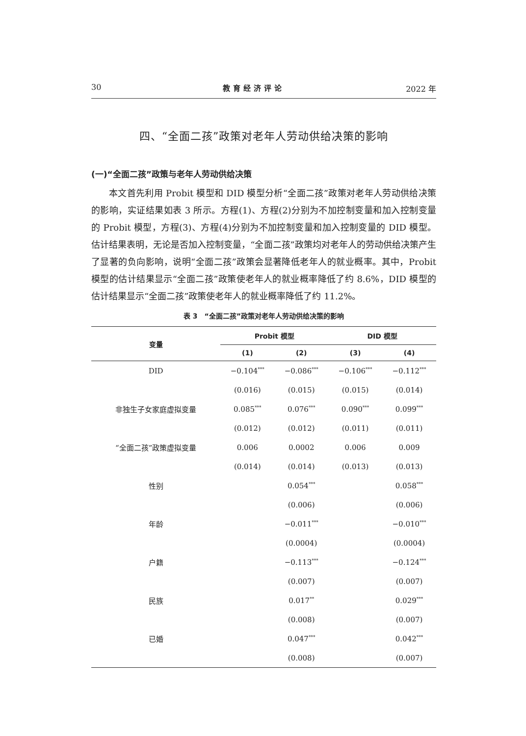30 教育经济评论 2022 年
四、“全面二孩”政策对老年人劳动供给决策的影响
(一)“全面二孩”政策与老年人劳动供给决策
本文首先利用 Probit 模型和 DID 模型分析“全面二孩”政策对老年人劳动供给决策的影响，实证结果如表 3 所示。方程(1)、方程(2)分别为不加控制变量和加入控制变量的 Probit 模型，方程(3)、方程(4)分别为不加控制变量和加入控制变量的 DID 模型。估计结果表明，无论是否加入控制变量，“全面二孩”政策均对老年人的劳动供给决策产生了显著的负向影响，说明“全面二孩”政策会显著降低老年人的就业概率。其中，Probit 模型的估计结果显示“全面二孩”政策使老年人的就业概率降低了约 8.6%，DID 模型的估计结果显示“全面二孩”政策使老年人的就业概率降低了约 11.2%。
表 3　“全面二孩”政策对老年人劳动供给决策的影响
| 变量 | Probit 模型 | | DID 模型 | |
| --- | --- | --- | --- | --- |
| | (1) | (2) | (3) | (4) |
| DID | −0.104<sup>***</sup> | −0.086<sup>***</sup> | −0.106<sup>***</sup> | −0.112<sup>***</sup> |
| | (0.016) | (0.015) | (0.015) | (0.014) |
| 非独生子女家庭虚拟变量 | 0.085<sup>***</sup> | 0.076<sup>***</sup> | 0.090<sup>***</sup> | 0.099<sup>***</sup> |
| | (0.012) | (0.012) | (0.011) | (0.011) |
| “全面二孩”政策虚拟变量 | 0.006 | 0.0002 | 0.006 | 0.009 |
| | (0.014) | (0.014) | (0.013) | (0.013) |
| 性别 | | 0.054<sup>***</sup> | | 0.058<sup>***</sup> |
| | | (0.006) | | (0.006) |
| 年龄 | | −0.011<sup>***</sup> | | −0.010<sup>***</sup> |
| | | (0.0004) | | (0.0004) |
| 户籍 | | −0.113<sup>***</sup> | | −0.124<sup>***</sup> |
| | | (0.007) | | (0.007) |
| 民族 | | 0.017<sup>**</sup> | | 0.029<sup>***</sup> |
| | | (0.008) | | (0.007) |
| 已婚 | | 0.047<sup>***</sup> | | 0.042<sup>***</sup> |
| | | (0.008) | | (0.007) |